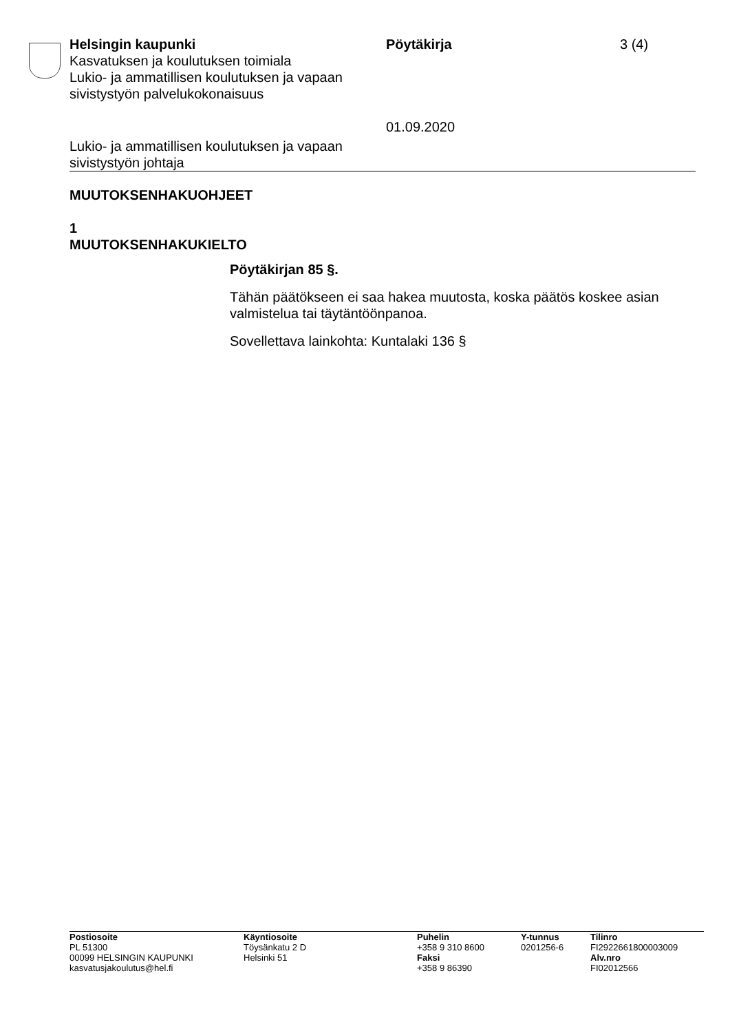Helsingin kaupunki
Kasvatuksen ja koulutuksen toimiala
Lukio- ja ammatillisen koulutuksen ja vapaan sivistystyön palvelukokonaisuus
Pöytäkirja
01.09.2020
3 (4)
Lukio- ja ammatillisen koulutuksen ja vapaan
sivistystyön johtaja
MUUTOKSENHAKUOHJEET
1
MUUTOKSENHAKUKIELTO
Pöytäkirjan 85 §.
Tähän päätökseen ei saa hakea muutosta, koska päätös koskee asian valmistelua tai täytäntöönpanoa.
Sovellettava lainkohta: Kuntalaki 136 §
Postiosoite
PL 51300
00099 HELSINGIN KAUPUNKI
kasvatusjakoulutus@hel.fi
Käyntiosoite
Töysänkatu 2 D
Helsinki 51
Puhelin
+358 9 310 8600
Faksi
+358 9 86390
Y-tunnus
0201256-6
Tilinro
FI2922661800003009
Alv.nro
FI02012566